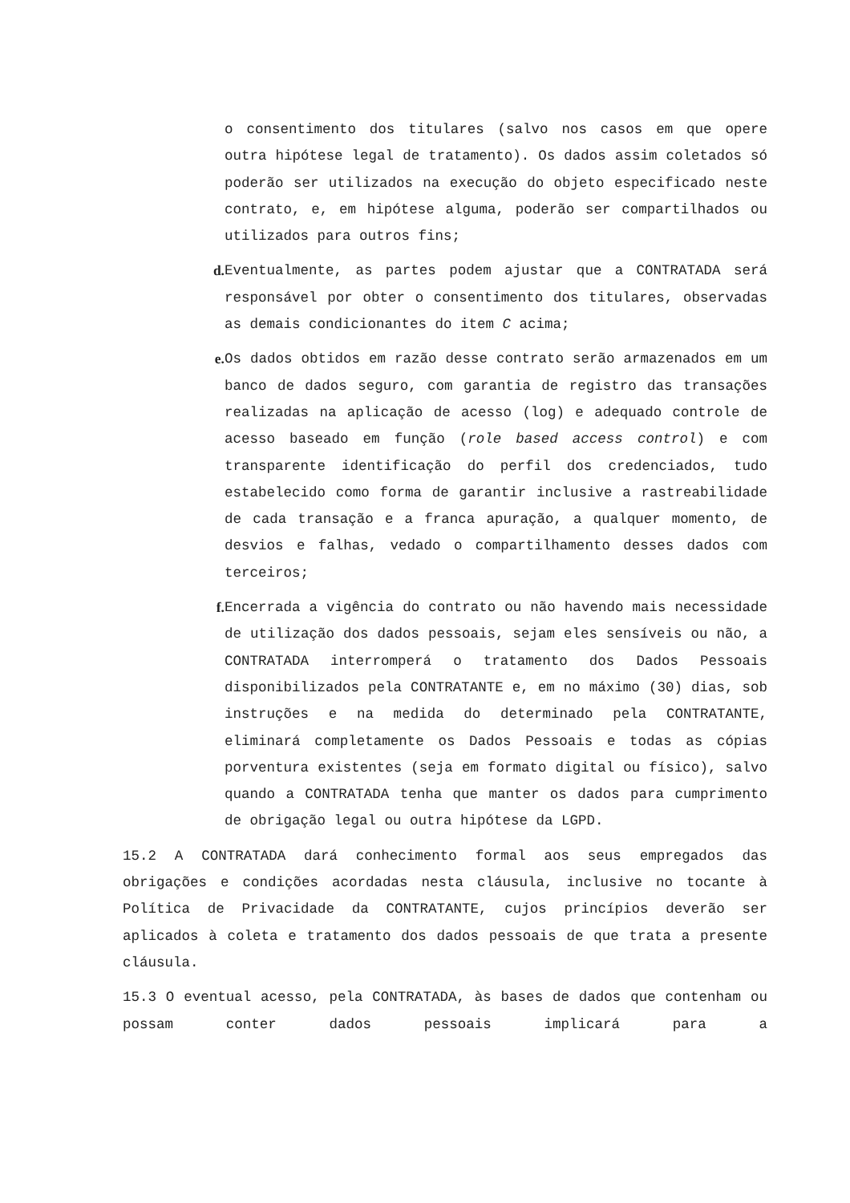o consentimento dos titulares (salvo nos casos em que opere outra hipótese legal de tratamento). Os dados assim coletados só poderão ser utilizados na execução do objeto especificado neste contrato, e, em hipótese alguma, poderão ser compartilhados ou utilizados para outros fins;
d. Eventualmente, as partes podem ajustar que a CONTRATADA será responsável por obter o consentimento dos titulares, observadas as demais condicionantes do item C acima;
e. Os dados obtidos em razão desse contrato serão armazenados em um banco de dados seguro, com garantia de registro das transações realizadas na aplicação de acesso (log) e adequado controle de acesso baseado em função (role based access control) e com transparente identificação do perfil dos credenciados, tudo estabelecido como forma de garantir inclusive a rastreabilidade de cada transação e a franca apuração, a qualquer momento, de desvios e falhas, vedado o compartilhamento desses dados com terceiros;
f. Encerrada a vigência do contrato ou não havendo mais necessidade de utilização dos dados pessoais, sejam eles sensíveis ou não, a CONTRATADA interromperá o tratamento dos Dados Pessoais disponibilizados pela CONTRATANTE e, em no máximo (30) dias, sob instruções e na medida do determinado pela CONTRATANTE, eliminará completamente os Dados Pessoais e todas as cópias porventura existentes (seja em formato digital ou físico), salvo quando a CONTRATADA tenha que manter os dados para cumprimento de obrigação legal ou outra hipótese da LGPD.
15.2 A CONTRATADA dará conhecimento formal aos seus empregados das obrigações e condições acordadas nesta cláusula, inclusive no tocante à Política de Privacidade da CONTRATANTE, cujos princípios deverão ser aplicados à coleta e tratamento dos dados pessoais de que trata a presente cláusula.
15.3 O eventual acesso, pela CONTRATADA, às bases de dados que contenham ou possam conter dados pessoais implicará para a